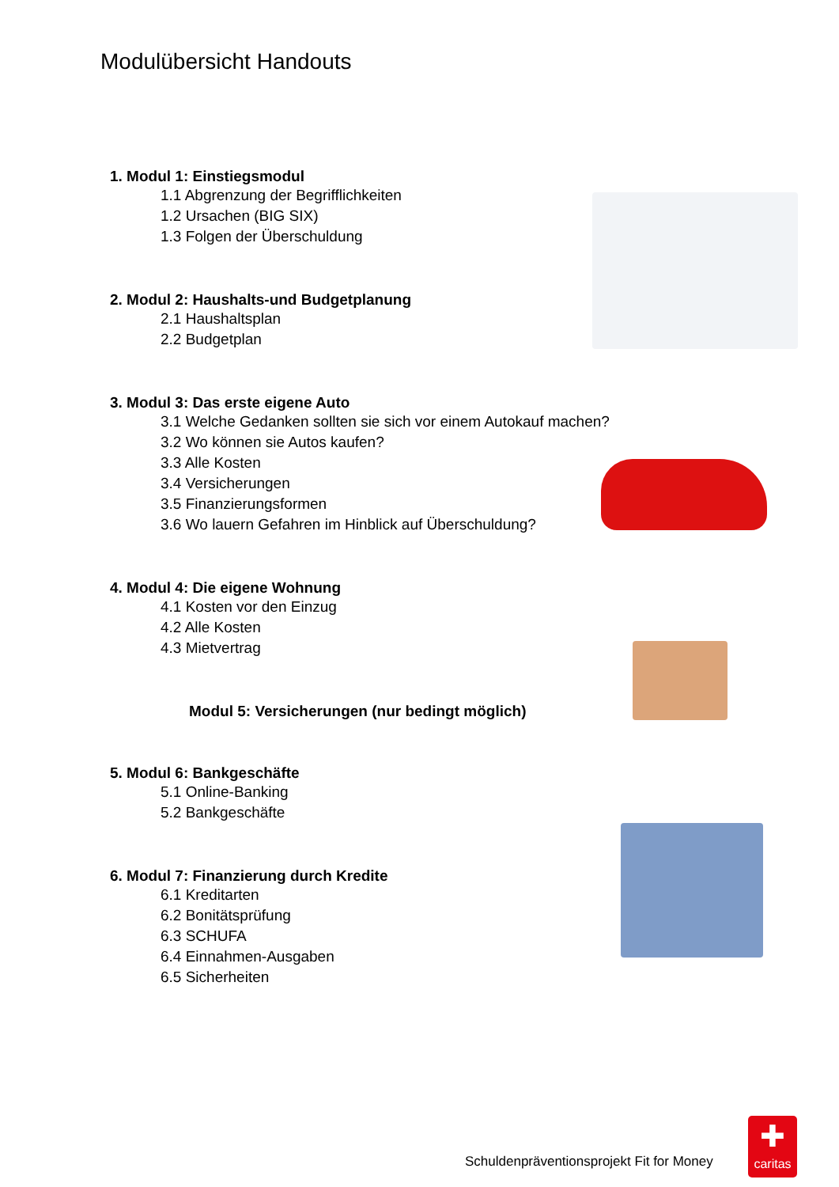Modulübersicht Handouts
1. Modul 1: Einstiegsmodul
1.1 Abgrenzung der Begrifflichkeiten
1.2 Ursachen (BIG SIX)
1.3 Folgen der Überschuldung
2. Modul 2: Haushalts-und Budgetplanung
2.1 Haushaltsplan
2.2 Budgetplan
3. Modul 3: Das erste eigene Auto
3.1 Welche Gedanken sollten sie sich vor einem Autokauf machen?
3.2 Wo können sie Autos kaufen?
3.3 Alle Kosten
3.4 Versicherungen
3.5 Finanzierungsformen
3.6 Wo lauern Gefahren im Hinblick auf Überschuldung?
4. Modul 4: Die eigene Wohnung
4.1 Kosten vor den Einzug
4.2 Alle Kosten
4.3 Mietvertrag
Modul 5: Versicherungen (nur bedingt möglich)
5. Modul 6: Bankgeschäfte
5.1 Online-Banking
5.2 Bankgeschäfte
6. Modul 7: Finanzierung durch Kredite
6.1 Kreditarten
6.2 Bonitätsprüfung
6.3 SCHUFA
6.4 Einnahmen-Ausgaben
6.5 Sicherheiten
Schuldenpräventionsprojekt Fit for Money
✚
caritas